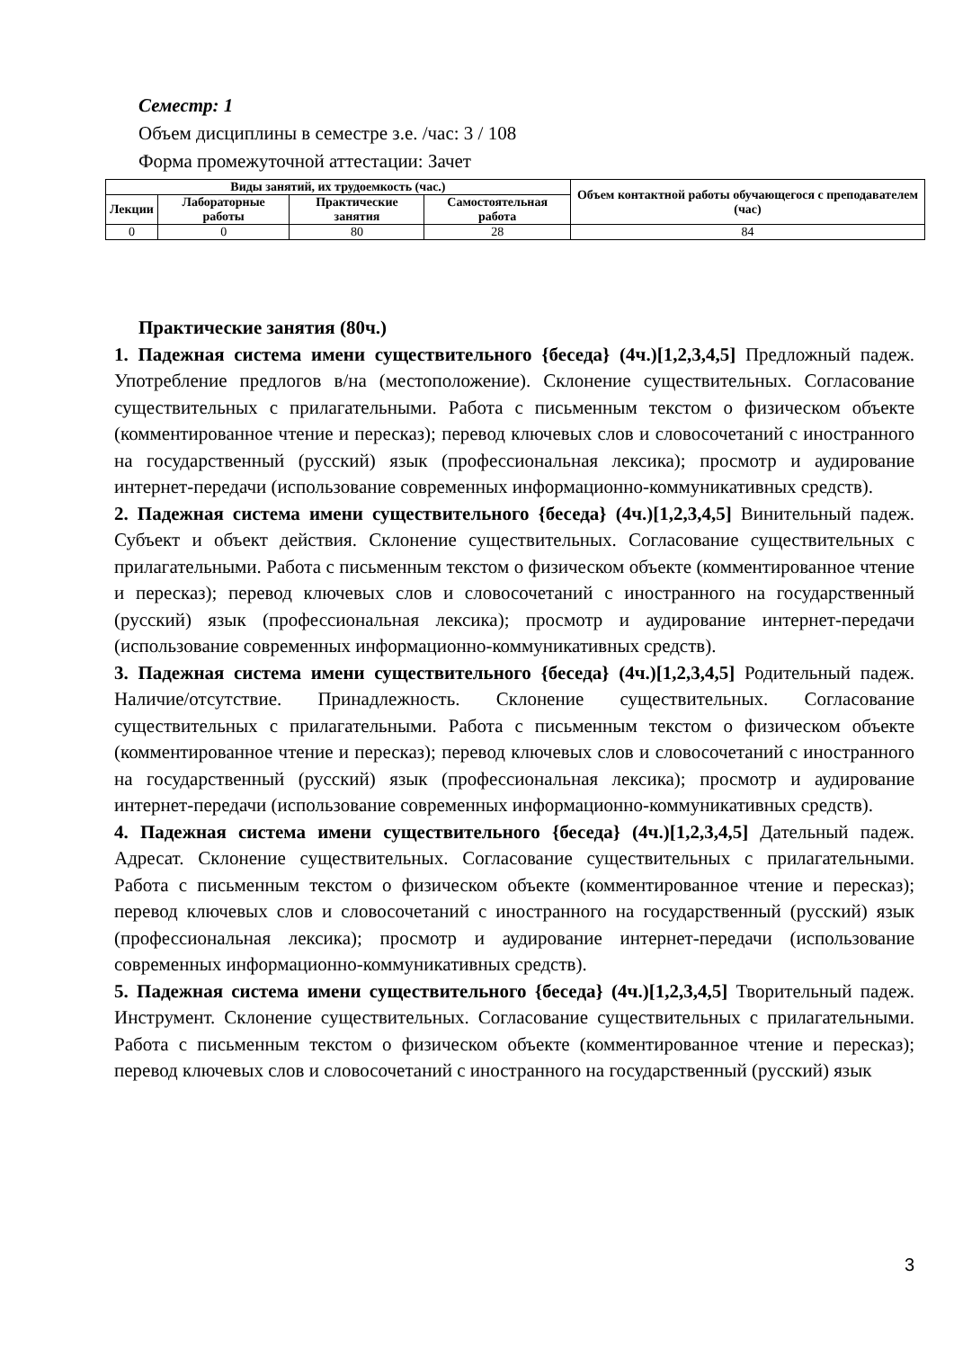Семестр: 1
Объем дисциплины в семестре з.е. /час: 3 / 108
Форма промежуточной аттестации: Зачет
| Виды занятий, их трудоемкость (час.) | | | | Объем контактной работы обучающегося с преподавателем (час) |
| --- | --- | --- | --- | --- |
| Лекции | Лабораторные работы | Практические занятия | Самостоятельная работа | |
| 0 | 0 | 80 | 28 | 84 |
Практические занятия (80ч.)
1. Падежная система имени существительного {беседа} (4ч.)[1,2,3,4,5] Предложный падеж. Употребление предлогов в/на (местоположение). Склонение существительных. Согласование существительных с прилагательными. Работа с письменным текстом о физическом объекте (комментированное чтение и пересказ); перевод ключевых слов и словосочетаний с иностранного на государственный (русский) язык (профессиональная лексика); просмотр и аудирование интернет-передачи (использование современных информационно-коммуникативных средств).
2. Падежная система имени существительного {беседа} (4ч.)[1,2,3,4,5] Винительный падеж. Субъект и объект действия. Склонение существительных. Согласование существительных с прилагательными. Работа с письменным текстом о физическом объекте (комментированное чтение и пересказ); перевод ключевых слов и словосочетаний с иностранного на государственный (русский) язык (профессиональная лексика); просмотр и аудирование интернет-передачи (использование современных информационно-коммуникативных средств).
3. Падежная система имени существительного {беседа} (4ч.)[1,2,3,4,5] Родительный падеж. Наличие/отсутствие. Принадлежность. Склонение существительных. Согласование существительных с прилагательными. Работа с письменным текстом о физическом объекте (комментированное чтение и пересказ); перевод ключевых слов и словосочетаний с иностранного на государственный (русский) язык (профессиональная лексика); просмотр и аудирование интернет-передачи (использование современных информационно-коммуникативных средств).
4. Падежная система имени существительного {беседа} (4ч.)[1,2,3,4,5] Дательный падеж. Адресат. Склонение существительных. Согласование существительных с прилагательными. Работа с письменным текстом о физическом объекте (комментированное чтение и пересказ); перевод ключевых слов и словосочетаний с иностранного на государственный (русский) язык (профессиональная лексика); просмотр и аудирование интернет-передачи (использование современных информационно-коммуникативных средств).
5. Падежная система имени существительного {беседа} (4ч.)[1,2,3,4,5] Творительный падеж. Инструмент. Склонение существительных. Согласование существительных с прилагательными. Работа с письменным текстом о физическом объекте (комментированное чтение и пересказ); перевод ключевых слов и словосочетаний с иностранного на государственный (русский) язык
3